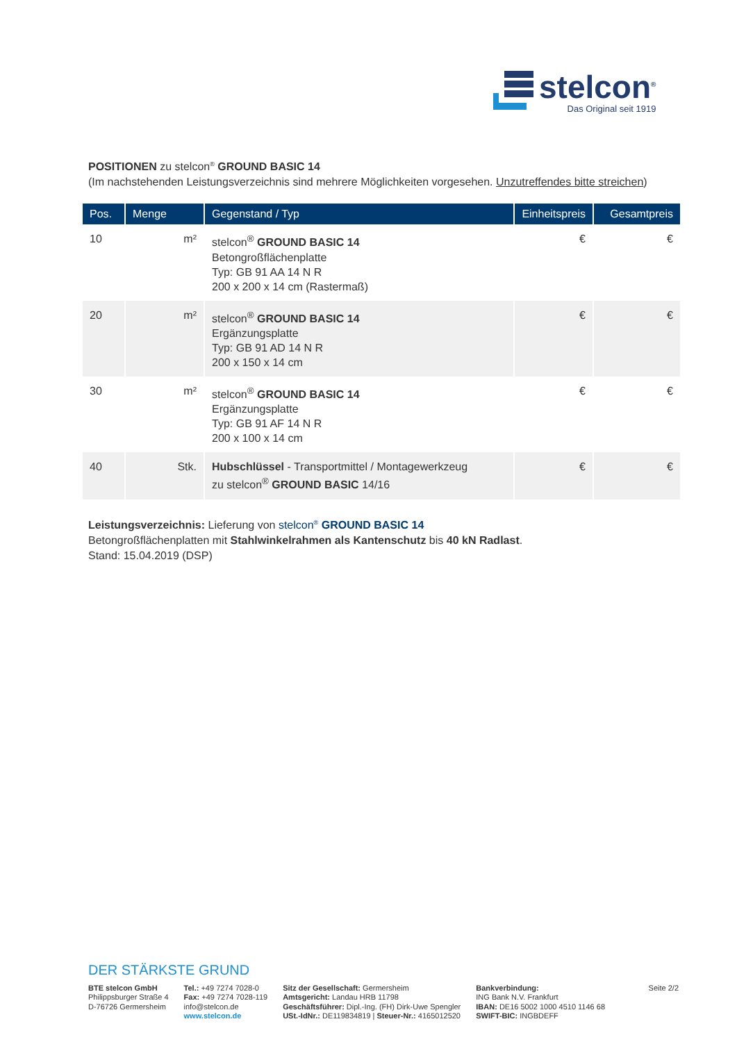stelcon<sup>®</sup>
Das Original seit 1919
POSITIONEN zu stelcon<sup>®</sup> GROUND BASIC 14
(Im nachstehenden Leistungsverzeichnis sind mehrere Möglichkeiten vorgesehen. Unzutreffendes bitte streichen)
| Pos. | Menge | Gegenstand / Typ | Einheitspreis | Gesamtpreis |
| --- | --- | --- | --- | --- |
| 10 | m² | stelcon<sup>®</sup> GROUND BASIC 14 Betongroßflächenplatte Typ: GB 91 AA 14 N R 200 x 200 x 14 cm (Rastermaß) | € | € |
| 20 | m² | stelcon<sup>®</sup> GROUND BASIC 14 Ergänzungsplatte Typ: GB 91 AD 14 N R 200 x 150 x 14 cm | € | € |
| 30 | m² | stelcon<sup>®</sup> GROUND BASIC 14 Ergänzungsplatte Typ: GB 91 AF 14 N R 200 x 100 x 14 cm | € | € |
| 40 | Stk. | Hubschlüssel - Transportmittel / Montagewerkzeug zu stelcon<sup>®</sup> GROUND BASIC 14/16 | € | € |
Leistungsverzeichnis: Lieferung von stelcon<sup>®</sup> GROUND BASIC 14
Betongroßflächenplatten mit Stahlwinkelrahmen als Kantenschutz bis 40 kN Radlast.
Stand: 15.04.2019 (DSP)
DER STÄRKSTE GRUND
BTE stelcon GmbH
Philippsburger Straße 4
D-76726 Germersheim
Tel.: +49 7274 7028-0
Fax: +49 7274 7028-119
info@stelcon.de
www.stelcon.de
Sitz der Gesellschaft: Germersheim
Amtsgericht: Landau HRB 11798
Geschäftsführer: Dipl.-Ing. (FH) Dirk-Uwe Spengler
USt.-IdNr.: DE119834819 | Steuer-Nr.: 4165012520
Bankverbindung:
ING Bank N.V. Frankfurt
IBAN: DE16 5002 1000 4510 1146 68
SWIFT-BIC: INGBDEFF
Seite 2/2